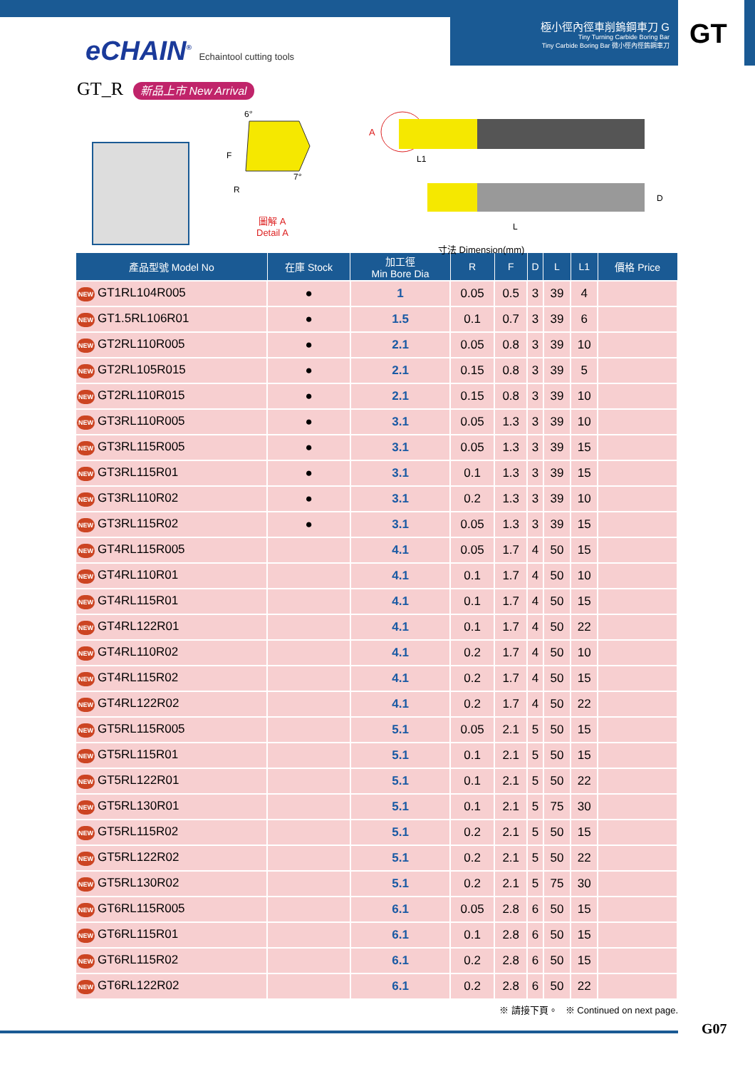eCHAIN<sup>®</sup> Echaintool cutting tools
極小徑內徑車削鎢鋼車刀 G
Tiny Turning Carbide Boring Bar
Tiny Carbide Boring Bar 微小徑內徑鎢鋼車刀
GT
GT_R 新品上市 New Arrival
A
L1
L
D
6°
F
R
7°
圖解 A
Detail A
寸法 Dimension(mm)
| 產品型號 Model No | 在庫 Stock | 加工徑 Min Bore Dia | R | F | D | L | L1 | 價格 Price |
| --- | --- | --- | --- | --- | --- | --- | --- | --- |
| NEW GT1RL104R005 | ● | 1 | 0.05 | 0.5 | 3 | 39 | 4 | |
| NEW GT1.5RL106R01 | ● | 1.5 | 0.1 | 0.7 | 3 | 39 | 6 | |
| NEW GT2RL110R005 | ● | 2.1 | 0.05 | 0.8 | 3 | 39 | 10 | |
| NEW GT2RL105R015 | ● | 2.1 | 0.15 | 0.8 | 3 | 39 | 5 | |
| NEW GT2RL110R015 | ● | 2.1 | 0.15 | 0.8 | 3 | 39 | 10 | |
| NEW GT3RL110R005 | ● | 3.1 | 0.05 | 1.3 | 3 | 39 | 10 | |
| NEW GT3RL115R005 | ● | 3.1 | 0.05 | 1.3 | 3 | 39 | 15 | |
| NEW GT3RL115R01 | ● | 3.1 | 0.1 | 1.3 | 3 | 39 | 15 | |
| NEW GT3RL110R02 | ● | 3.1 | 0.2 | 1.3 | 3 | 39 | 10 | |
| NEW GT3RL115R02 | ● | 3.1 | 0.05 | 1.3 | 3 | 39 | 15 | |
| NEW GT4RL115R005 | | 4.1 | 0.05 | 1.7 | 4 | 50 | 15 | |
| NEW GT4RL110R01 | | 4.1 | 0.1 | 1.7 | 4 | 50 | 10 | |
| NEW GT4RL115R01 | | 4.1 | 0.1 | 1.7 | 4 | 50 | 15 | |
| NEW GT4RL122R01 | | 4.1 | 0.1 | 1.7 | 4 | 50 | 22 | |
| NEW GT4RL110R02 | | 4.1 | 0.2 | 1.7 | 4 | 50 | 10 | |
| NEW GT4RL115R02 | | 4.1 | 0.2 | 1.7 | 4 | 50 | 15 | |
| NEW GT4RL122R02 | | 4.1 | 0.2 | 1.7 | 4 | 50 | 22 | |
| NEW GT5RL115R005 | | 5.1 | 0.05 | 2.1 | 5 | 50 | 15 | |
| NEW GT5RL115R01 | | 5.1 | 0.1 | 2.1 | 5 | 50 | 15 | |
| NEW GT5RL122R01 | | 5.1 | 0.1 | 2.1 | 5 | 50 | 22 | |
| NEW GT5RL130R01 | | 5.1 | 0.1 | 2.1 | 5 | 75 | 30 | |
| NEW GT5RL115R02 | | 5.1 | 0.2 | 2.1 | 5 | 50 | 15 | |
| NEW GT5RL122R02 | | 5.1 | 0.2 | 2.1 | 5 | 50 | 22 | |
| NEW GT5RL130R02 | | 5.1 | 0.2 | 2.1 | 5 | 75 | 30 | |
| NEW GT6RL115R005 | | 6.1 | 0.05 | 2.8 | 6 | 50 | 15 | |
| NEW GT6RL115R01 | | 6.1 | 0.1 | 2.8 | 6 | 50 | 15 | |
| NEW GT6RL115R02 | | 6.1 | 0.2 | 2.8 | 6 | 50 | 15 | |
| NEW GT6RL122R02 | | 6.1 | 0.2 | 2.8 | 6 | 50 | 22 | |
※ 請接下頁。 ※ Continued on next page.
G07